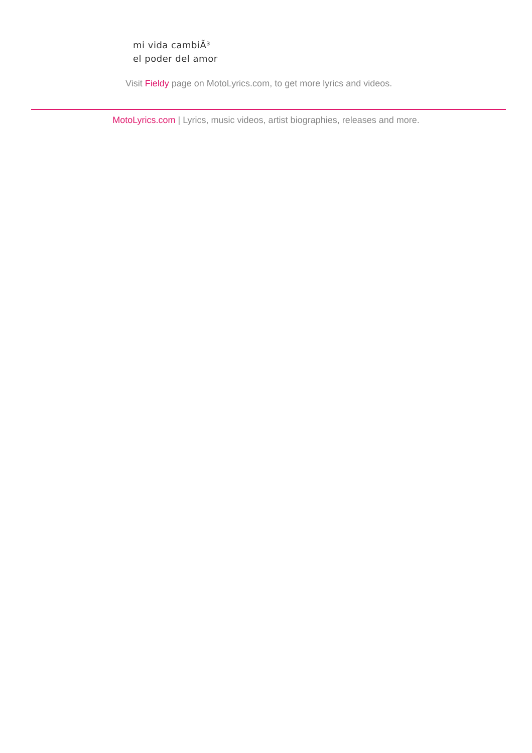mi vida cambiÃ³
el poder del amor
Visit Fieldy page on MotoLyrics.com, to get more lyrics and videos.
MotoLyrics.com | Lyrics, music videos, artist biographies, releases and more.